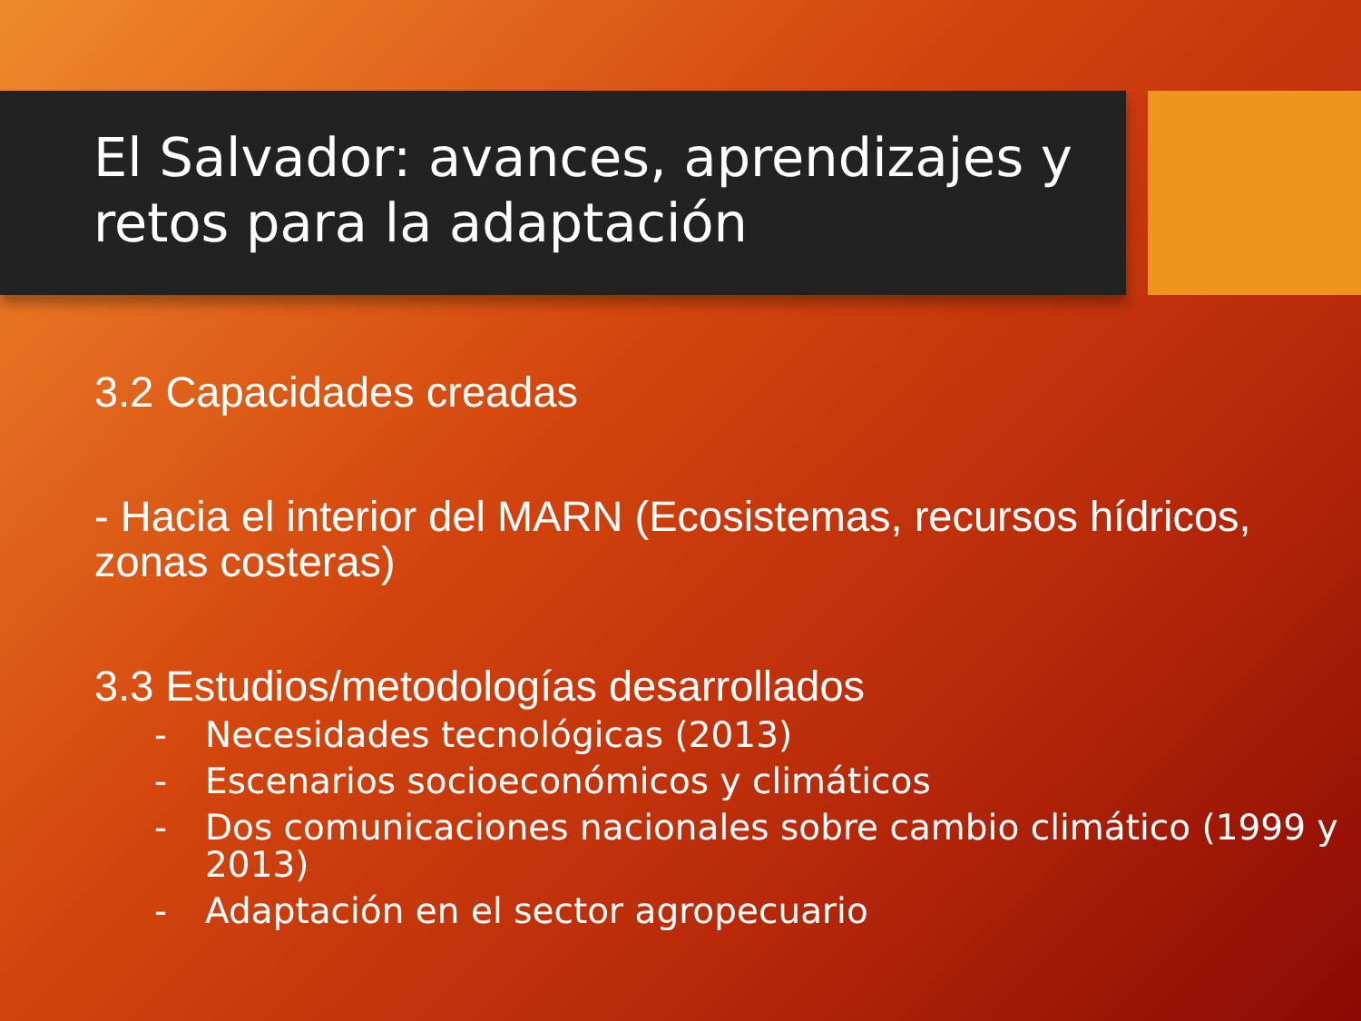El Salvador: avances, aprendizajes y retos para la adaptación
3.2 Capacidades creadas
- Hacia el interior del MARN (Ecosistemas, recursos hídricos, zonas costeras)
3.3 Estudios/metodologías desarrollados
- Necesidades tecnológicas (2013)
- Escenarios socioeconómicos y climáticos
- Dos comunicaciones nacionales sobre cambio climático (1999 y 2013)
- Adaptación en el sector agropecuario